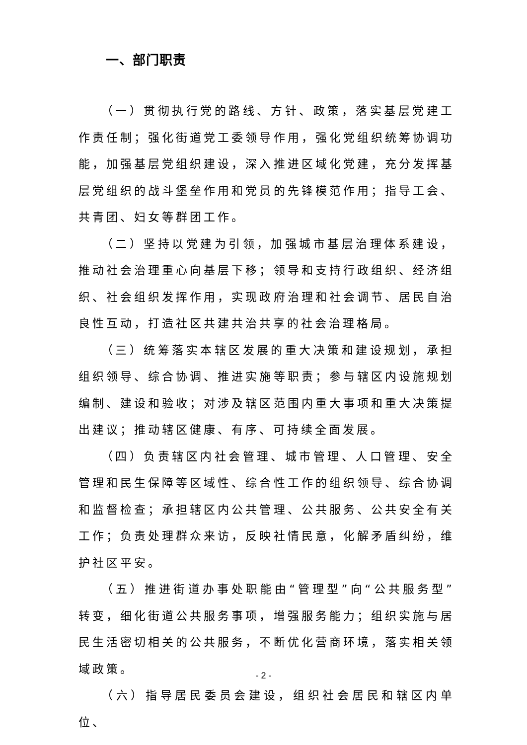一、部门职责
（一）贯彻执行党的路线、方针、政策，落实基层党建工作责任制；强化街道党工委领导作用，强化党组织统筹协调功能，加强基层党组织建设，深入推进区域化党建，充分发挥基层党组织的战斗堡垒作用和党员的先锋模范作用；指导工会、共青团、妇女等群团工作。
（二）坚持以党建为引领，加强城市基层治理体系建设，推动社会治理重心向基层下移；领导和支持行政组织、经济组织、社会组织发挥作用，实现政府治理和社会调节、居民自治良性互动，打造社区共建共治共享的社会治理格局。
（三）统筹落实本辖区发展的重大决策和建设规划，承担组织领导、综合协调、推进实施等职责；参与辖区内设施规划编制、建设和验收；对涉及辖区范围内重大事项和重大决策提出建议；推动辖区健康、有序、可持续全面发展。
（四）负责辖区内社会管理、城市管理、人口管理、安全管理和民生保障等区域性、综合性工作的组织领导、综合协调和监督检查；承担辖区内公共管理、公共服务、公共安全有关工作；负责处理群众来访，反映社情民意，化解矛盾纠纷，维护社区平安。
（五）推进街道办事处职能由“管理型”向“公共服务型”转变，细化街道公共服务事项，增强服务能力；组织实施与居民生活密切相关的公共服务，不断优化营商环境，落实相关领域政策。
（六）指导居民委员会建设，组织社会居民和辖区内单位、
- 2 -